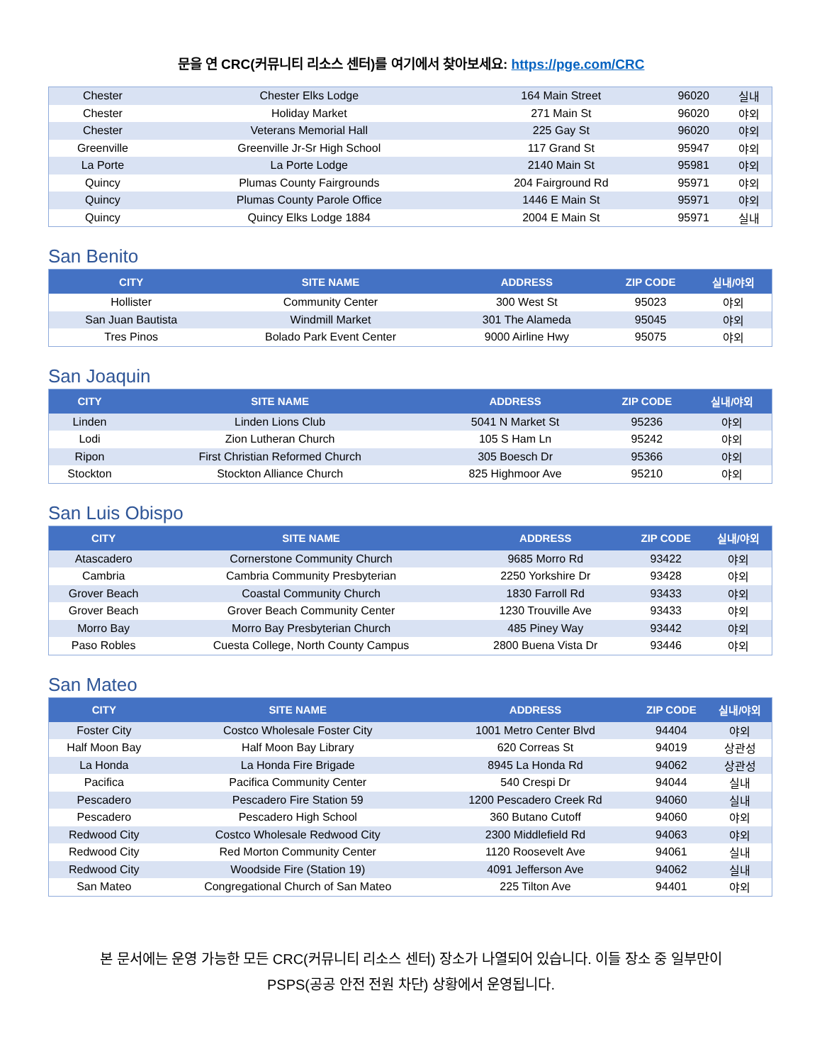문을 연 CRC(커뮤니티 리소스 센터)를 여기에서 찾아보세요: https://pge.com/CRC
| Chester | Chester Elks Lodge | 164 Main Street | 96020 | 실내 |
| Chester | Holiday Market | 271 Main St | 96020 | 야외 |
| Chester | Veterans Memorial Hall | 225 Gay St | 96020 | 야외 |
| Greenville | Greenville Jr-Sr High School | 117 Grand St | 95947 | 야외 |
| La Porte | La Porte Lodge | 2140 Main St | 95981 | 야외 |
| Quincy | Plumas County Fairgrounds | 204 Fairground Rd | 95971 | 야외 |
| Quincy | Plumas County Parole Office | 1446 E Main St | 95971 | 야외 |
| Quincy | Quincy Elks Lodge 1884 | 2004 E Main St | 95971 | 실내 |
San Benito
| CITY | SITE NAME | ADDRESS | ZIP CODE | 실내/야외 |
| --- | --- | --- | --- | --- |
| Hollister | Community Center | 300 West St | 95023 | 야외 |
| San Juan Bautista | Windmill Market | 301 The Alameda | 95045 | 야외 |
| Tres Pinos | Bolado Park Event Center | 9000 Airline Hwy | 95075 | 야외 |
San Joaquin
| CITY | SITE NAME | ADDRESS | ZIP CODE | 실내/야외 |
| --- | --- | --- | --- | --- |
| Linden | Linden Lions Club | 5041 N Market St | 95236 | 야외 |
| Lodi | Zion Lutheran Church | 105 S Ham Ln | 95242 | 야외 |
| Ripon | First Christian Reformed Church | 305 Boesch Dr | 95366 | 야외 |
| Stockton | Stockton Alliance Church | 825 Highmoor Ave | 95210 | 야외 |
San Luis Obispo
| CITY | SITE NAME | ADDRESS | ZIP CODE | 실내/야외 |
| --- | --- | --- | --- | --- |
| Atascadero | Cornerstone Community Church | 9685 Morro Rd | 93422 | 야외 |
| Cambria | Cambria Community Presbyterian | 2250 Yorkshire Dr | 93428 | 야외 |
| Grover Beach | Coastal Community Church | 1830 Farroll Rd | 93433 | 야외 |
| Grover Beach | Grover Beach Community Center | 1230 Trouville Ave | 93433 | 야외 |
| Morro Bay | Morro Bay Presbyterian Church | 485 Piney Way | 93442 | 야외 |
| Paso Robles | Cuesta College, North County Campus | 2800 Buena Vista Dr | 93446 | 야외 |
San Mateo
| CITY | SITE NAME | ADDRESS | ZIP CODE | 실내/야외 |
| --- | --- | --- | --- | --- |
| Foster City | Costco Wholesale Foster City | 1001 Metro Center Blvd | 94404 | 야외 |
| Half Moon Bay | Half Moon Bay Library | 620 Correas St | 94019 | 상관성 |
| La Honda | La Honda Fire Brigade | 8945 La Honda Rd | 94062 | 상관성 |
| Pacifica | Pacifica Community Center | 540 Crespi Dr | 94044 | 실내 |
| Pescadero | Pescadero Fire Station 59 | 1200 Pescadero Creek Rd | 94060 | 실내 |
| Pescadero | Pescadero High School | 360 Butano Cutoff | 94060 | 야외 |
| Redwood City | Costco Wholesale Redwood City | 2300 Middlefield Rd | 94063 | 야외 |
| Redwood City | Red Morton Community Center | 1120 Roosevelt Ave | 94061 | 실내 |
| Redwood City | Woodside Fire (Station 19) | 4091 Jefferson Ave | 94062 | 실내 |
| San Mateo | Congregational Church of San Mateo | 225 Tilton Ave | 94401 | 야외 |
본 문서에는 운영 가능한 모든 CRC(커뮤니티 리소스 센터) 장소가 나열되어 있습니다. 이들 장소 중 일부만이
PSPS(공공 안전 전원 차단) 상황에서 운영됩니다.